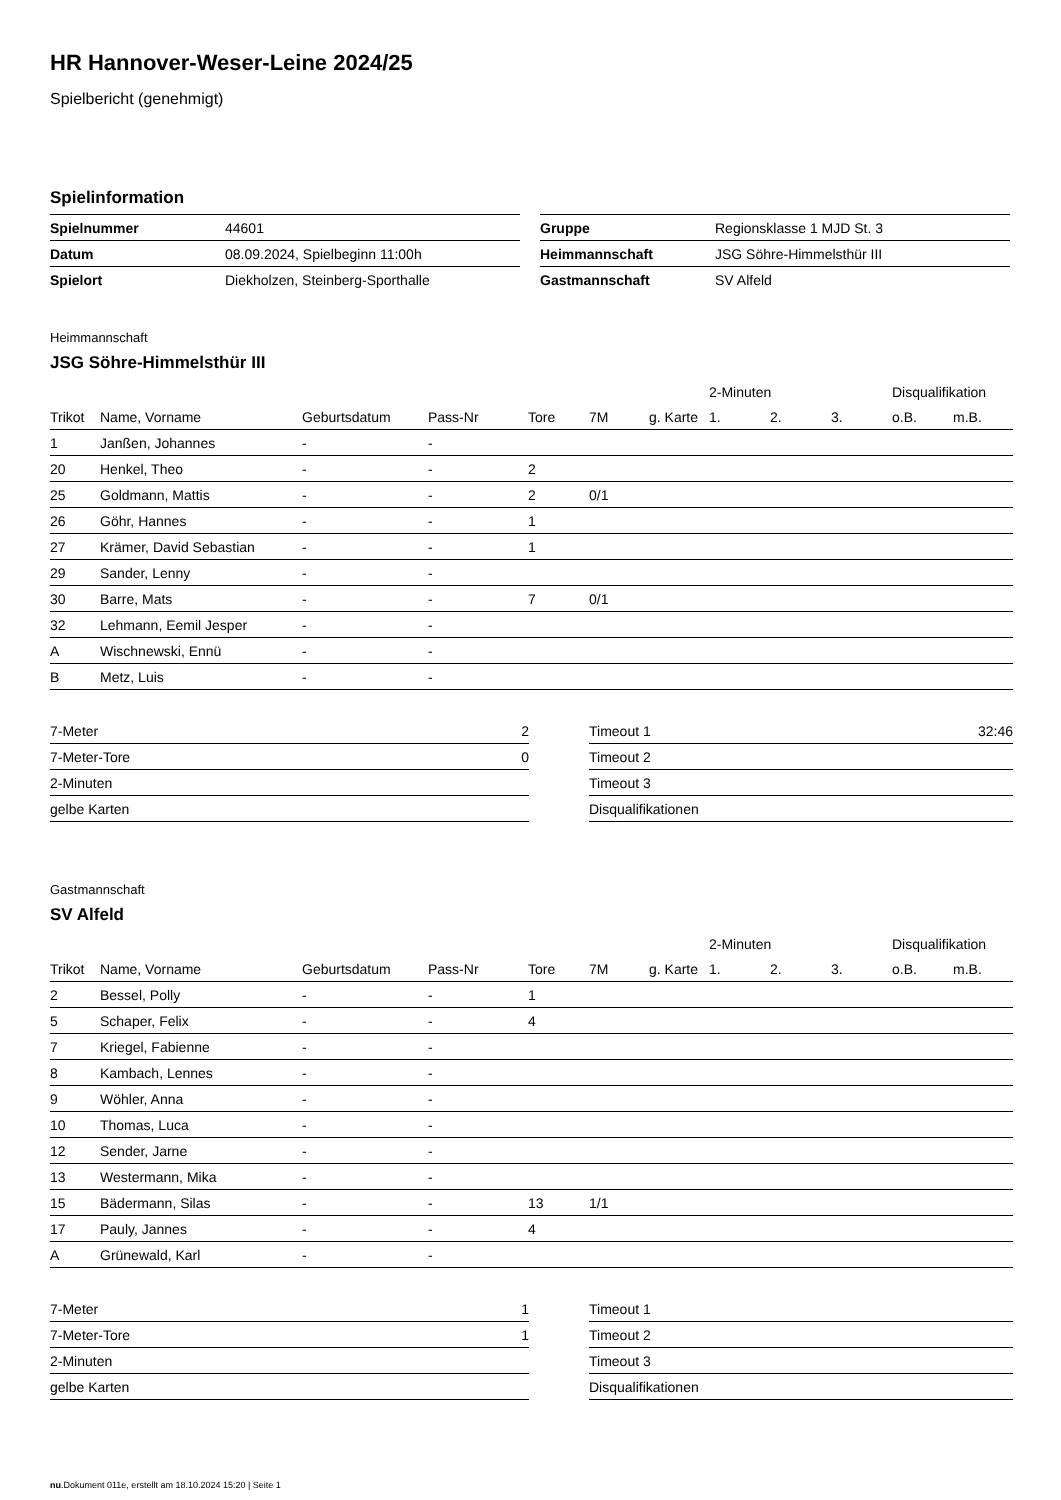HR Hannover-Weser-Leine 2024/25
Spielbericht (genehmigt)
Spielinformation
| Spielnummer | 44601 |
| Datum | 08.09.2024, Spielbeginn 11:00h |
| Spielort | Diekholzen, Steinberg-Sporthalle |
| Gruppe | Regionsklasse 1 MJD St. 3 |
| Heimmannschaft | JSG Söhre-Himmelsthür III |
| Gastmannschaft | SV Alfeld |
Heimmannschaft
JSG Söhre-Himmelsthür III
| | | | | | | | 2-Minuten | | | Disqualifikation | |
| --- | --- | --- | --- | --- | --- | --- | --- | --- | --- | --- | --- |
| Trikot | Name, Vorname | Geburtsdatum | Pass-Nr | Tore | 7M | g. Karte | 1. | 2. | 3. | o.B. | m.B. |
| 1 | Janßen, Johannes | - | - | | | | | | | | |
| 20 | Henkel, Theo | - | - | 2 | | | | | | | |
| 25 | Goldmann, Mattis | - | - | 2 | 0/1 | | | | | | |
| 26 | Göhr, Hannes | - | - | 1 | | | | | | | |
| 27 | Krämer, David Sebastian | - | - | 1 | | | | | | | |
| 29 | Sander, Lenny | - | - | | | | | | | | |
| 30 | Barre, Mats | - | - | 7 | 0/1 | | | | | | |
| 32 | Lehmann, Eemil Jesper | - | - | | | | | | | | |
| A | Wischnewski, Ennü | - | - | | | | | | | | |
| B | Metz, Luis | - | - | | | | | | | | |
| 7-Meter | 2 |
| 7-Meter-Tore | 0 |
| 2-Minuten | |
| gelbe Karten | |
| Timeout 1 | 32:46 |
| Timeout 2 | |
| Timeout 3 | |
| Disqualifikationen | |
Gastmannschaft
SV Alfeld
| | | | | | | | 2-Minuten | | | Disqualifikation | |
| --- | --- | --- | --- | --- | --- | --- | --- | --- | --- | --- | --- |
| Trikot | Name, Vorname | Geburtsdatum | Pass-Nr | Tore | 7M | g. Karte | 1. | 2. | 3. | o.B. | m.B. |
| 2 | Bessel, Polly | - | - | 1 | | | | | | | |
| 5 | Schaper, Felix | - | - | 4 | | | | | | | |
| 7 | Kriegel, Fabienne | - | - | | | | | | | | |
| 8 | Kambach, Lennes | - | - | | | | | | | | |
| 9 | Wöhler, Anna | - | - | | | | | | | | |
| 10 | Thomas, Luca | - | - | | | | | | | | |
| 12 | Sender, Jarne | - | - | | | | | | | | |
| 13 | Westermann, Mika | - | - | | | | | | | | |
| 15 | Bädermann, Silas | - | - | 13 | 1/1 | | | | | | |
| 17 | Pauly, Jannes | - | - | 4 | | | | | | | |
| A | Grünewald, Karl | - | - | | | | | | | | |
| 7-Meter | 1 |
| 7-Meter-Tore | 1 |
| 2-Minuten | |
| gelbe Karten | |
| Timeout 1 | |
| Timeout 2 | |
| Timeout 3 | |
| Disqualifikationen | |
nu.Dokument 011e, erstellt am 18.10.2024 15:20 | Seite 1